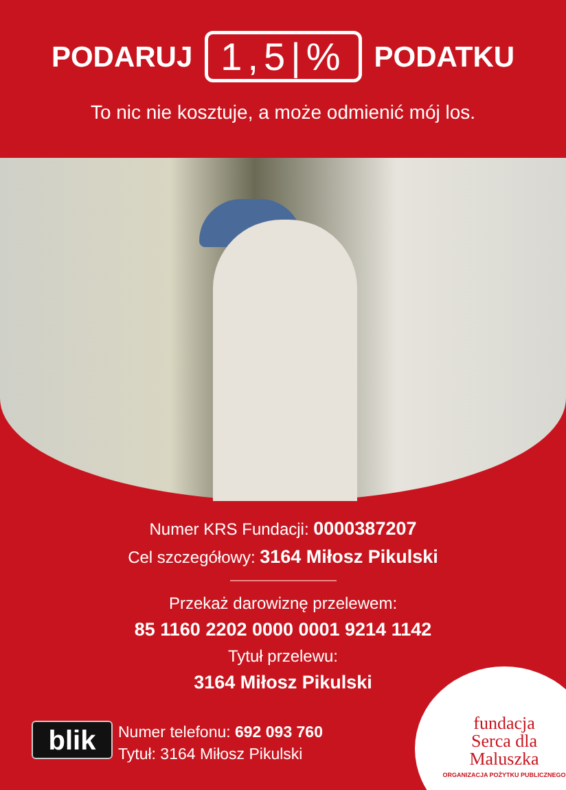PODARUJ 1,5|% PODATKU
To nic nie kosztuje, a może odmienić mój los.
Numer KRS Fundacji: 0000387207
Cel szczegółowy: 3164 Miłosz Pikulski
Przekaż darowiznę przelewem:
85 1160 2202 0000 0001 9214 1142
Tytuł przelewu:
3164 Miłosz Pikulski
blik
Numer telefonu: 692 093 760
Tytuł: 3164 Miłosz Pikulski
fundacja
Serca dla
Maluszka
ORGANIZACJA POŻYTKU PUBLICZNEGO